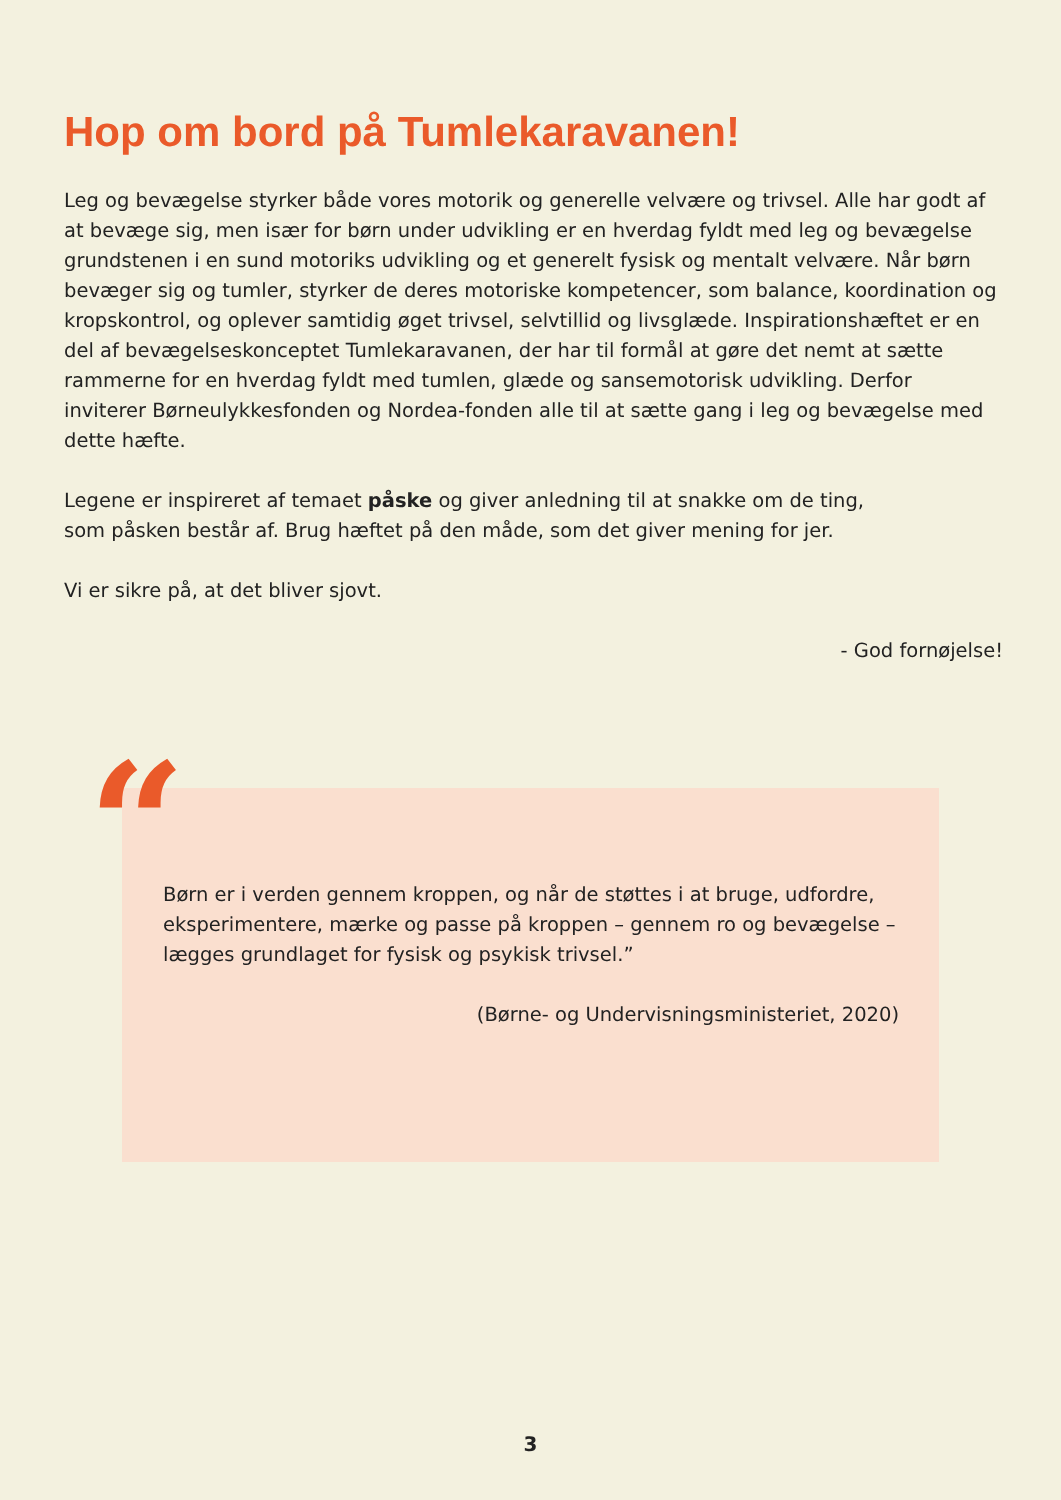Hop om bord på Tumlekaravanen!
Leg og bevægelse styrker både vores motorik og generelle velvære og trivsel. Alle har godt af at bevæge sig, men især for børn under udvikling er en hverdag fyldt med leg og bevægelse grundstenen i en sund motoriks udvikling og et generelt fysisk og mentalt velvære. Når børn bevæger sig og tumler, styrker de deres motoriske kompetencer, som balance, koordination og kropskontrol, og oplever samtidig øget trivsel, selvtillid og livsglæde. Inspirationshæftet er en del af bevægelseskonceptet Tumlekaravanen, der har til formål at gøre det nemt at sætte rammerne for en hverdag fyldt med tumlen, glæde og sansemotorisk udvikling. Derfor inviterer Børneulykkesfonden og Nordea-fonden alle til at sætte gang i leg og bevægelse med dette hæfte.
Legene er inspireret af temaet påske og giver anledning til at snakke om de ting,
som påsken består af. Brug hæftet på den måde, som det giver mening for jer.
Vi er sikre på, at det bliver sjovt.
- God fornøjelse!
Børn er i verden gennem kroppen, og når de støttes i at bruge, udfordre, eksperimentere, mærke og passe på kroppen – gennem ro og bevægelse – lægges grundlaget for fysisk og psykisk trivsel.”
(Børne- og Undervisningsministeriet, 2020)
“
3